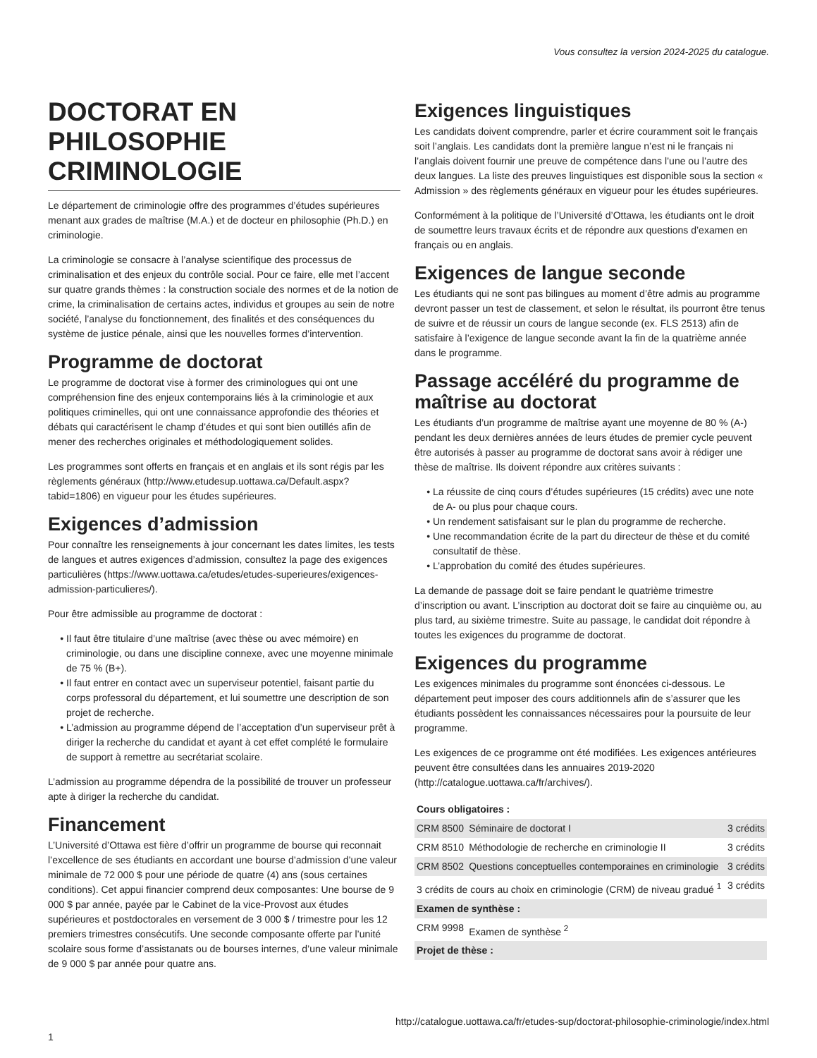Vous consultez la version 2024-2025 du catalogue.
DOCTORAT EN PHILOSOPHIE CRIMINOLOGIE
Le département de criminologie offre des programmes d’études supérieures menant aux grades de maîtrise (M.A.) et de docteur en philosophie (Ph.D.) en criminologie.
La criminologie se consacre à l’analyse scientifique des processus de criminalisation et des enjeux du contrôle social. Pour ce faire, elle met l’accent sur quatre grands thèmes : la construction sociale des normes et de la notion de crime, la criminalisation de certains actes, individus et groupes au sein de notre société, l’analyse du fonctionnement, des finalités et des conséquences du système de justice pénale, ainsi que les nouvelles formes d’intervention.
Programme de doctorat
Le programme de doctorat vise à former des criminologues qui ont une compréhension fine des enjeux contemporains liés à la criminologie et aux politiques criminelles, qui ont une connaissance approfondie des théories et débats qui caractérisent le champ d’études et qui sont bien outillés afin de mener des recherches originales et méthodologiquement solides.
Les programmes sont offerts en français et en anglais et ils sont régis par les règlements généraux (http://www.etudesup.uottawa.ca/Default.aspx?tabid=1806) en vigueur pour les études supérieures.
Exigences d’admission
Pour connaître les renseignements à jour concernant les dates limites, les tests de langues et autres exigences d’admission, consultez la page des exigences particulières (https://www.uottawa.ca/etudes/etudes-superieures/exigences-admission-particulieres/).
Pour être admissible au programme de doctorat :
Il faut être titulaire d’une maîtrise (avec thèse ou avec mémoire) en criminologie, ou dans une discipline connexe, avec une moyenne minimale de 75 % (B+).
Il faut entrer en contact avec un superviseur potentiel, faisant partie du corps professoral du département, et lui soumettre une description de son projet de recherche.
L’admission au programme dépend de l’acceptation d’un superviseur prêt à diriger la recherche du candidat et ayant à cet effet complété le formulaire de support à remettre au secrétariat scolaire.
L’admission au programme dépendra de la possibilité de trouver un professeur apte à diriger la recherche du candidat.
Financement
L’Université d’Ottawa est fière d’offrir un programme de bourse qui reconnait l’excellence de ses étudiants en accordant une bourse d’admission d’une valeur minimale de 72 000 $ pour une période de quatre (4) ans (sous certaines conditions). Cet appui financier comprend deux composantes: Une bourse de 9 000 $ par année, payée par le Cabinet de la vice-Provost aux études supérieures et postdoctorales en versement de 3 000 $ / trimestre pour les 12 premiers trimestres consécutifs. Une seconde composante offerte par l’unité scolaire sous forme d’assistanats ou de bourses internes, d’une valeur minimale de 9 000 $ par année pour quatre ans.
Exigences linguistiques
Les candidats doivent comprendre, parler et écrire couramment soit le français soit l’anglais. Les candidats dont la première langue n’est ni le français ni l’anglais doivent fournir une preuve de compétence dans l’une ou l’autre des deux langues. La liste des preuves linguistiques est disponible sous la section « Admission » des règlements généraux en vigueur pour les études supérieures.
Conformément à la politique de l’Université d’Ottawa, les étudiants ont le droit de soumettre leurs travaux écrits et de répondre aux questions d’examen en français ou en anglais.
Exigences de langue seconde
Les étudiants qui ne sont pas bilingues au moment d’être admis au programme devront passer un test de classement, et selon le résultat, ils pourront être tenus de suivre et de réussir un cours de langue seconde (ex. FLS 2513) afin de satisfaire à l’exigence de langue seconde avant la fin de la quatrième année dans le programme.
Passage accéléré du programme de maîtrise au doctorat
Les étudiants d’un programme de maîtrise ayant une moyenne de 80 % (A-) pendant les deux dernières années de leurs études de premier cycle peuvent être autorisés à passer au programme de doctorat sans avoir à rédiger une thèse de maîtrise. Ils doivent répondre aux critères suivants :
La réussite de cinq cours d’études supérieures (15 crédits) avec une note de A- ou plus pour chaque cours.
Un rendement satisfaisant sur le plan du programme de recherche.
Une recommandation écrite de la part du directeur de thèse et du comité consultatif de thèse.
L’approbation du comité des études supérieures.
La demande de passage doit se faire pendant le quatrième trimestre d’inscription ou avant. L’inscription au doctorat doit se faire au cinquième ou, au plus tard, au sixième trimestre. Suite au passage, le candidat doit répondre à toutes les exigences du programme de doctorat.
Exigences du programme
Les exigences minimales du programme sont énoncées ci-dessous. Le département peut imposer des cours additionnels afin de s’assurer que les étudiants possèdent les connaissances nécessaires pour la poursuite de leur programme.
Les exigences de ce programme ont été modifiées. Les exigences antérieures peuvent être consultées dans les annuaires 2019-2020 (http://catalogue.uottawa.ca/fr/archives/).
| Cours obligatoires : | | |
| --- | --- | --- |
| CRM 8500 | Séminaire de doctorat I | 3 crédits |
| CRM 8510 | Méthodologie de recherche en criminologie II | 3 crédits |
| CRM 8502 | Questions conceptuelles contemporaines en criminologie | 3 crédits |
| 3 crédits de cours au choix en criminologie (CRM) de niveau gradué <sup>1</sup> | | 3 crédits |
| Examen de synthèse : | | |
| CRM 9998 | Examen de synthèse <sup>2</sup> | |
| Projet de thèse : | | |
http://catalogue.uottawa.ca/fr/etudes-sup/doctorat-philosophie-criminologie/index.html
1